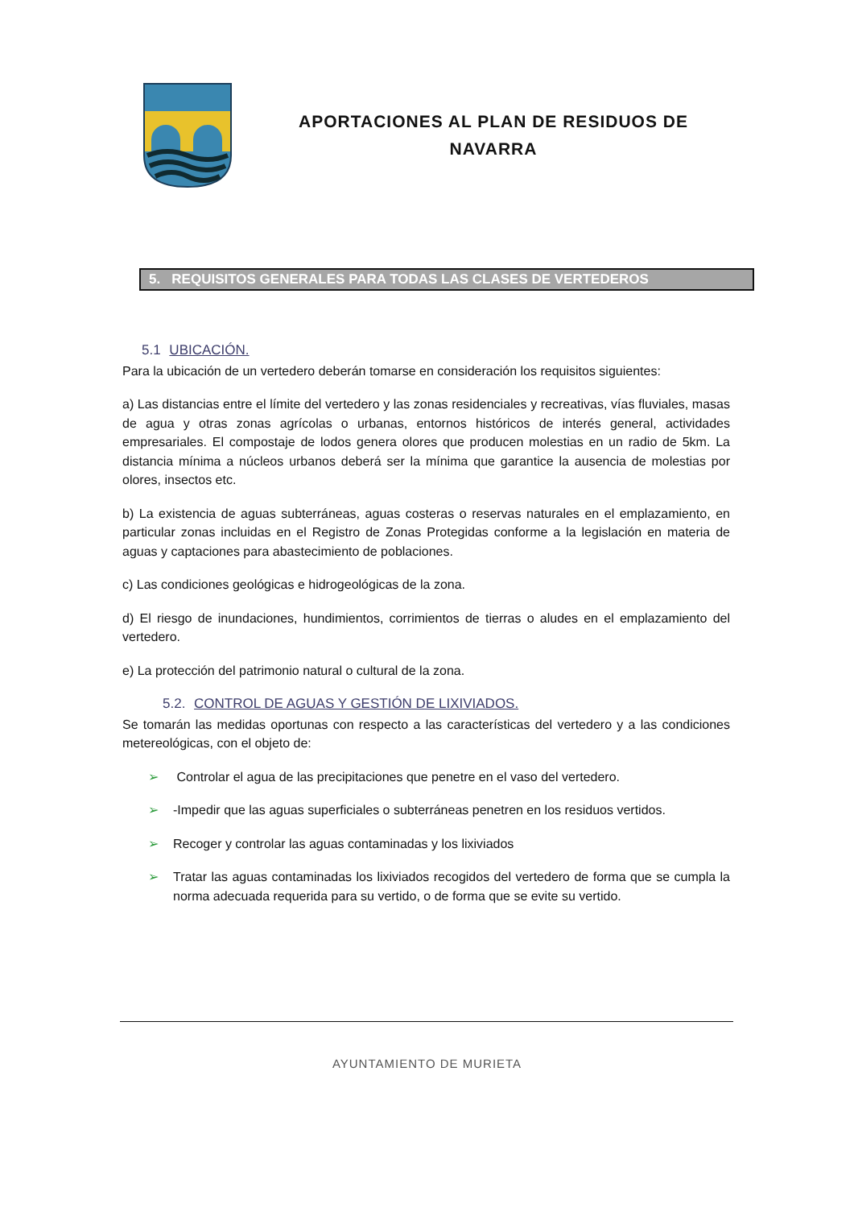APORTACIONES AL PLAN DE RESIDUOS DE NAVARRA
5. REQUISITOS GENERALES PARA TODAS LAS CLASES DE VERTEDEROS
5.1 UBICACIÓN.
Para la ubicación de un vertedero deberán tomarse en consideración los requisitos siguientes:
a) Las distancias entre el límite del vertedero y las zonas residenciales y recreativas, vías fluviales, masas de agua y otras zonas agrícolas o urbanas, entornos históricos de interés general, actividades empresariales. El compostaje de lodos genera olores que producen molestias en un radio de 5km. La distancia mínima a núcleos urbanos deberá ser la mínima que garantice la ausencia de molestias por olores, insectos etc.
b) La existencia de aguas subterráneas, aguas costeras o reservas naturales en el emplazamiento, en particular zonas incluidas en el Registro de Zonas Protegidas conforme a la legislación en materia de aguas y captaciones para abastecimiento de poblaciones.
c) Las condiciones geológicas e hidrogeológicas de la zona.
d) El riesgo de inundaciones, hundimientos, corrimientos de tierras o aludes en el emplazamiento del vertedero.
e) La protección del patrimonio natural o cultural de la zona.
5.2. CONTROL DE AGUAS Y GESTIÓN DE LIXIVIADOS.
Se tomarán las medidas oportunas con respecto a las características del vertedero y a las condiciones metereológicas, con el objeto de:
➢ Controlar el agua de las precipitaciones que penetre en el vaso del vertedero.
➢ -Impedir que las aguas superficiales o subterráneas penetren en los residuos vertidos.
➢ Recoger y controlar las aguas contaminadas y los lixiviados
➢ Tratar las aguas contaminadas los lixiviados recogidos del vertedero de forma que se cumpla la norma adecuada requerida para su vertido, o de forma que se evite su vertido.
AYUNTAMIENTO DE MURIETA